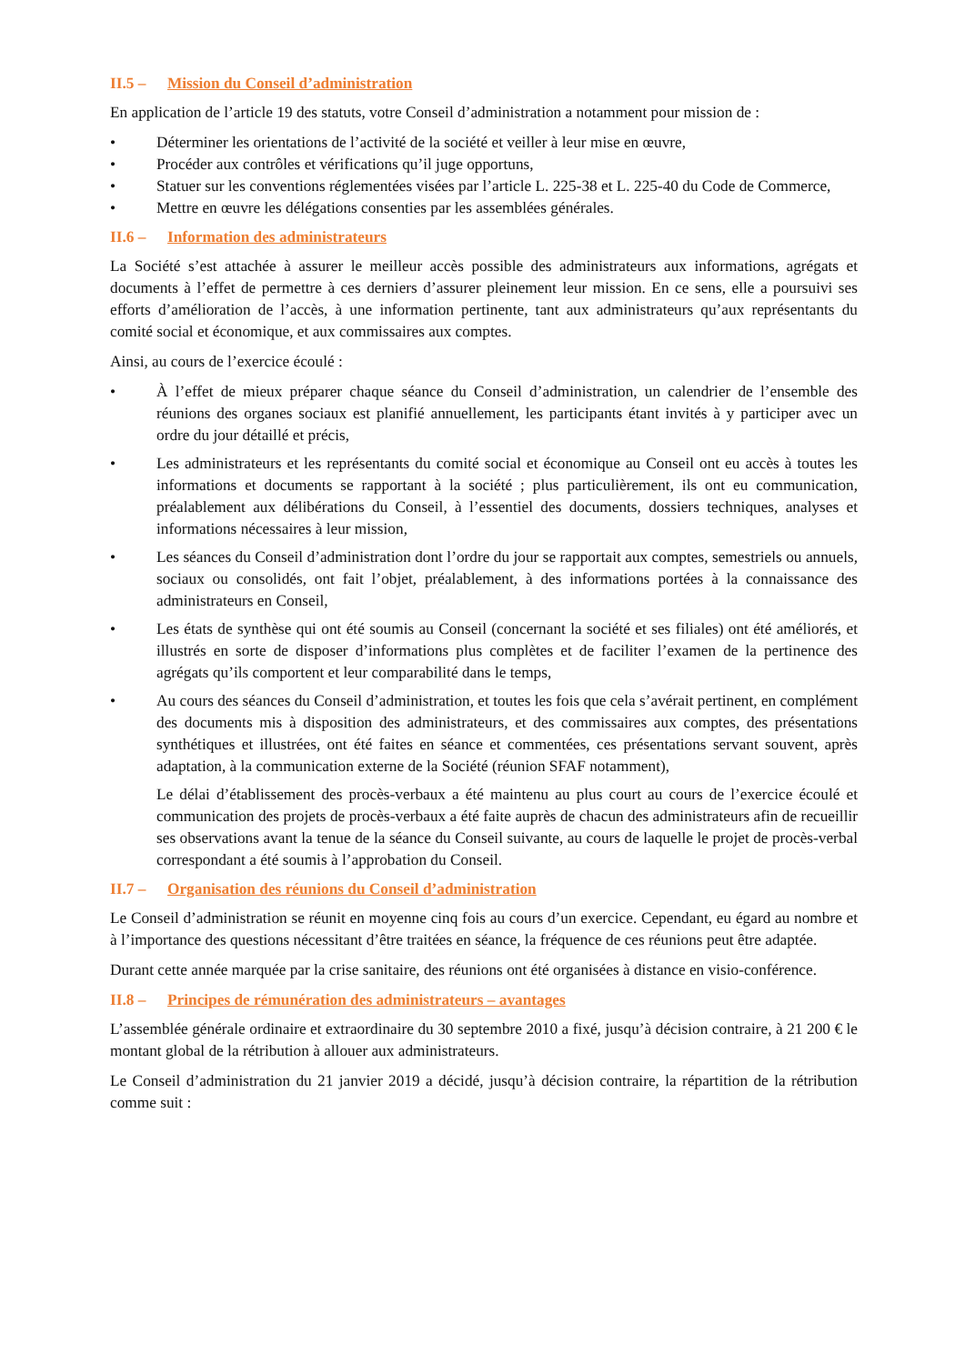II.5 – Mission du Conseil d’administration
En application de l’article 19 des statuts, votre Conseil d’administration a notamment pour mission de :
• Déterminer les orientations de l’activité de la société et veiller à leur mise en œuvre,
• Procéder aux contrôles et vérifications qu’il juge opportuns,
• Statuer sur les conventions réglementées visées par l’article L. 225-38 et L. 225-40 du Code de Commerce,
• Mettre en œuvre les délégations consenties par les assemblées générales.
II.6 – Information des administrateurs
La Société s’est attachée à assurer le meilleur accès possible des administrateurs aux informations, agrégats et documents à l’effet de permettre à ces derniers d’assurer pleinement leur mission. En ce sens, elle a poursuivi ses efforts d’amélioration de l’accès, à une information pertinente, tant aux administrateurs qu’aux représentants du comité social et économique, et aux commissaires aux comptes.
Ainsi, au cours de l’exercice écoulé :
• À l’effet de mieux préparer chaque séance du Conseil d’administration, un calendrier de l’ensemble des réunions des organes sociaux est planifié annuellement, les participants étant invités à y participer avec un ordre du jour détaillé et précis,
• Les administrateurs et les représentants du comité social et économique au Conseil ont eu accès à toutes les informations et documents se rapportant à la société ; plus particulièrement, ils ont eu communication, préalablement aux délibérations du Conseil, à l’essentiel des documents, dossiers techniques, analyses et informations nécessaires à leur mission,
• Les séances du Conseil d’administration dont l’ordre du jour se rapportait aux comptes, semestriels ou annuels, sociaux ou consolidés, ont fait l’objet, préalablement, à des informations portées à la connaissance des administrateurs en Conseil,
• Les états de synthèse qui ont été soumis au Conseil (concernant la société et ses filiales) ont été améliorés, et illustrés en sorte de disposer d’informations plus complètes et de faciliter l’examen de la pertinence des agrégats qu’ils comportent et leur comparabilité dans le temps,
• Au cours des séances du Conseil d’administration, et toutes les fois que cela s’avérait pertinent, en complément des documents mis à disposition des administrateurs, et des commissaires aux comptes, des présentations synthétiques et illustrées, ont été faites en séance et commentées, ces présentations servant souvent, après adaptation, à la communication externe de la Société (réunion SFAF notamment),
Le délai d’établissement des procès-verbaux a été maintenu au plus court au cours de l’exercice écoulé et communication des projets de procès-verbaux a été faite auprès de chacun des administrateurs afin de recueillir ses observations avant la tenue de la séance du Conseil suivante, au cours de laquelle le projet de procès-verbal correspondant a été soumis à l’approbation du Conseil.
II.7 – Organisation des réunions du Conseil d’administration
Le Conseil d’administration se réunit en moyenne cinq fois au cours d’un exercice. Cependant, eu égard au nombre et à l’importance des questions nécessitant d’être traitées en séance, la fréquence de ces réunions peut être adaptée.
Durant cette année marquée par la crise sanitaire, des réunions ont été organisées à distance en visio-conférence.
II.8 – Principes de rémunération des administrateurs – avantages
L’assemblée générale ordinaire et extraordinaire du 30 septembre 2010 a fixé, jusqu’à décision contraire, à 21 200 € le montant global de la rétribution à allouer aux administrateurs.
Le Conseil d’administration du 21 janvier 2019 a décidé, jusqu’à décision contraire, la répartition de la rétribution comme suit :